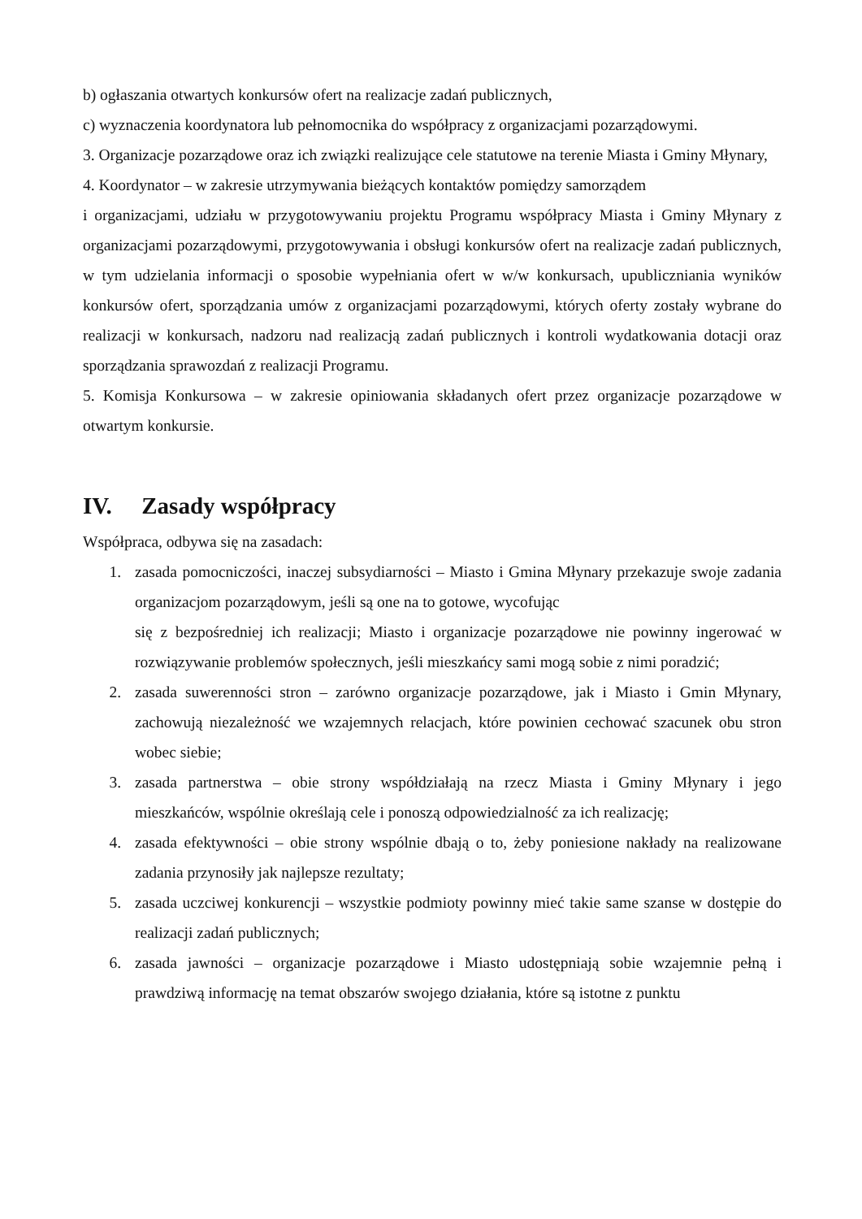b) ogłaszania otwartych konkursów ofert na realizacje zadań publicznych,
c) wyznaczenia koordynatora lub pełnomocnika do współpracy z organizacjami pozarządowymi.
3. Organizacje pozarządowe oraz ich związki realizujące cele statutowe na terenie Miasta i Gminy Młynary,
4. Koordynator – w zakresie utrzymywania bieżących kontaktów pomiędzy samorządem
i organizacjami, udziału w przygotowywaniu projektu Programu współpracy Miasta i Gminy Młynary z organizacjami pozarządowymi, przygotowywania i obsługi konkursów ofert na realizacje zadań publicznych, w tym udzielania informacji o sposobie wypełniania ofert w w/w konkursach, upubliczniania wyników konkursów ofert, sporządzania umów z organizacjami pozarządowymi, których oferty zostały wybrane do realizacji w konkursach, nadzoru nad realizacją zadań publicznych i kontroli wydatkowania dotacji oraz sporządzania sprawozdań z realizacji Programu.
5. Komisja Konkursowa – w zakresie opiniowania składanych ofert przez organizacje pozarządowe w otwartym konkursie.
IV. Zasady współpracy
Współpraca, odbywa się na zasadach:
1. zasada pomocniczości, inaczej subsydiarności – Miasto i Gmina Młynary przekazuje swoje zadania organizacjom pozarządowym, jeśli są one na to gotowe, wycofując
się z bezpośredniej ich realizacji; Miasto i organizacje pozarządowe nie powinny ingerować w rozwiązywanie problemów społecznych, jeśli mieszkańcy sami mogą sobie z nimi poradzić;
2. zasada suwerenności stron – zarówno organizacje pozarządowe, jak i Miasto i Gmin Młynary, zachowują niezależność we wzajemnych relacjach, które powinien cechować szacunek obu stron wobec siebie;
3. zasada partnerstwa – obie strony współdziałają na rzecz Miasta i Gminy Młynary i jego mieszkańców, wspólnie określają cele i ponoszą odpowiedzialność za ich realizację;
4. zasada efektywności – obie strony wspólnie dbają o to, żeby poniesione nakłady na realizowane zadania przynosiły jak najlepsze rezultaty;
5. zasada uczciwej konkurencji – wszystkie podmioty powinny mieć takie same szanse w dostępie do realizacji zadań publicznych;
6. zasada jawności – organizacje pozarządowe i Miasto udostępniają sobie wzajemnie pełną i prawdziwą informację na temat obszarów swojego działania, które są istotne z punktu